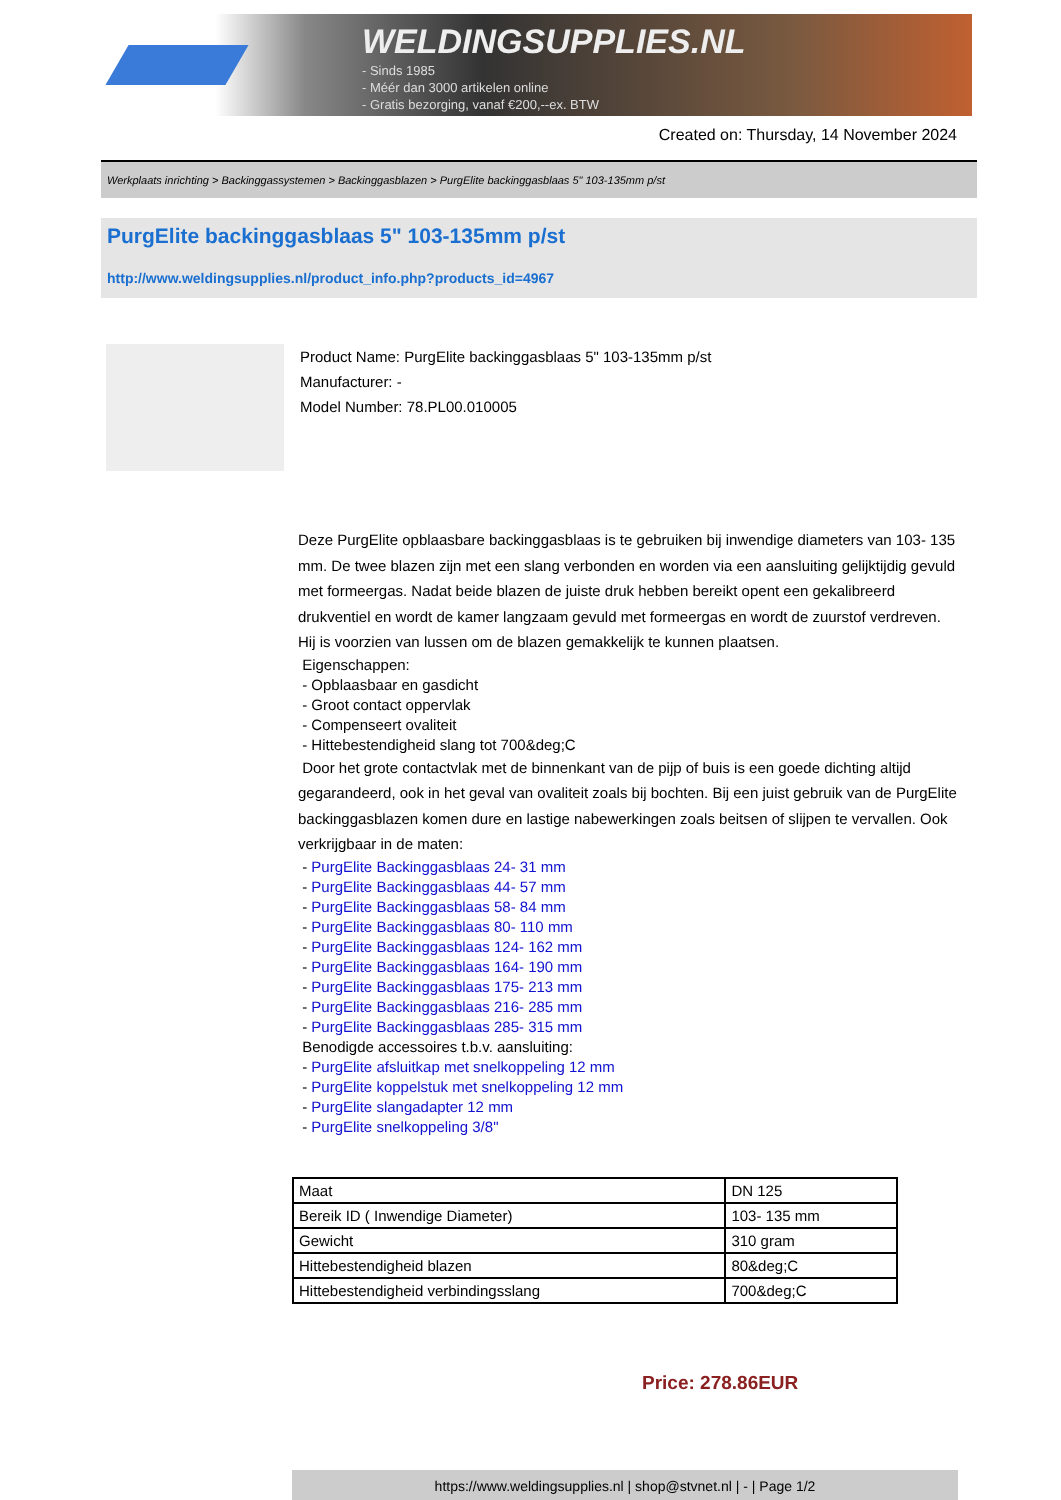WELDINGSUPPLIES.NL
- Sinds 1985
- Méér dan 3000 artikelen online
- Gratis bezorging, vanaf €200,--ex. BTW
Created on: Thursday, 14 November 2024
Werkplaats inrichting > Backinggassystemen > Backinggasblazen > PurgElite backinggasblaas 5" 103-135mm p/st
PurgElite backinggasblaas 5" 103-135mm p/st
http://www.weldingsupplies.nl/product_info.php?products_id=4967
Product Name: PurgElite backinggasblaas 5" 103-135mm p/st
Manufacturer: -
Model Number: 78.PL00.010005
Deze PurgElite opblaasbare backinggasblaas is te gebruiken bij inwendige diameters van 103- 135 mm. De twee blazen zijn met een slang verbonden en worden via een aansluiting gelijktijdig gevuld met formeergas. Nadat beide blazen de juiste druk hebben bereikt opent een gekalibreerd drukventiel en wordt de kamer langzaam gevuld met formeergas en wordt de zuurstof verdreven. Hij is voorzien van lussen om de blazen gemakkelijk te kunnen plaatsen.
Eigenschappen:
- Opblaasbaar en gasdicht
- Groot contact oppervlak
- Compenseert ovaliteit
- Hittebestendigheid slang tot 700&deg;C
Door het grote contactvlak met de binnenkant van de pijp of buis is een goede dichting altijd gegarandeerd, ook in het geval van ovaliteit zoals bij bochten. Bij een juist gebruik van de PurgElite backinggasblazen komen dure en lastige nabewerkingen zoals beitsen of slijpen te vervallen. Ook verkrijgbaar in de maten:
- PurgElite Backinggasblaas 24- 31 mm
- PurgElite Backinggasblaas 44- 57 mm
- PurgElite Backinggasblaas 58- 84 mm
- PurgElite Backinggasblaas 80- 110 mm
- PurgElite Backinggasblaas 124- 162 mm
- PurgElite Backinggasblaas 164- 190 mm
- PurgElite Backinggasblaas 175- 213 mm
- PurgElite Backinggasblaas 216- 285 mm
- PurgElite Backinggasblaas 285- 315 mm
Benodigde accessoires t.b.v. aansluiting:
- PurgElite afsluitkap met snelkoppeling 12 mm
- PurgElite koppelstuk met snelkoppeling 12 mm
- PurgElite slangadapter 12 mm
- PurgElite snelkoppeling 3/8"
| Maat | DN 125 |
| Bereik ID ( Inwendige Diameter) | 103- 135 mm |
| Gewicht | 310 gram |
| Hittebestendigheid blazen | 80&deg;C |
| Hittebestendigheid verbindingsslang | 700&deg;C |
Price: 278.86EUR
https://www.weldingsupplies.nl | shop@stvnet.nl | - | Page 1/2